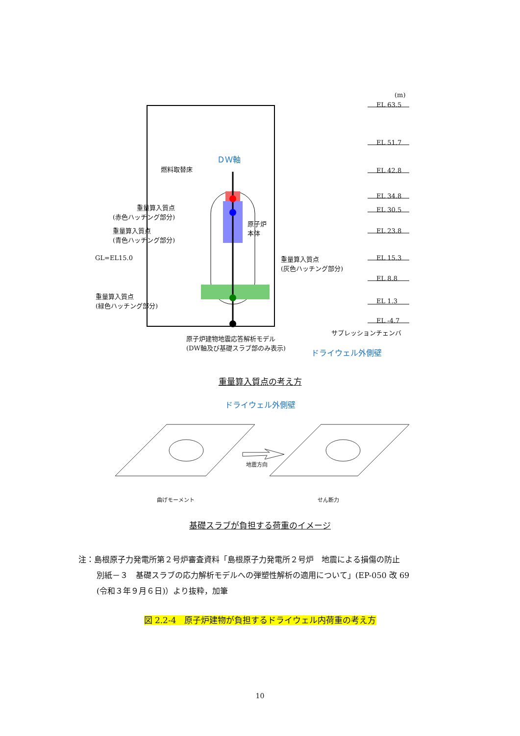(m)
EL 63.5
EL 51.7
EL 42.8
EL 34.8
EL 30.5
EL 23.8
EL 15.3
EL 8.8
EL 1.3
EL -4.7
ＤＷ軸
燃料取替床
重量算入質点
(赤色ハッチング部分)
重量算入質点
(青色ハッチング部分)
原子炉
本体
GL=EL15.0
重量算入質点
(灰色ハッチング部分)
重量算入質点
(緑色ハッチング部分)
サプレッションチェンバ
原子炉建物地震応答解析モデル
(DW軸及び基礎スラブ部のみ表示)
ドライウェル外側壁
重量算入質点の考え方
ドライウェル外側壁
地震方向
曲げモーメント せん断力
基礎スラブが負担する荷重のイメージ
注：島根原子力発電所第２号炉審査資料「島根原子力発電所２号炉　地震による損傷の防止
別紙－３　基礎スラブの応力解析モデルへの弾塑性解析の適用について」(EP-050 改 69
(令和３年９月６日)）より抜粋，加筆
図 2.2-4　原子炉建物が負担するドライウェル内荷重の考え方
10